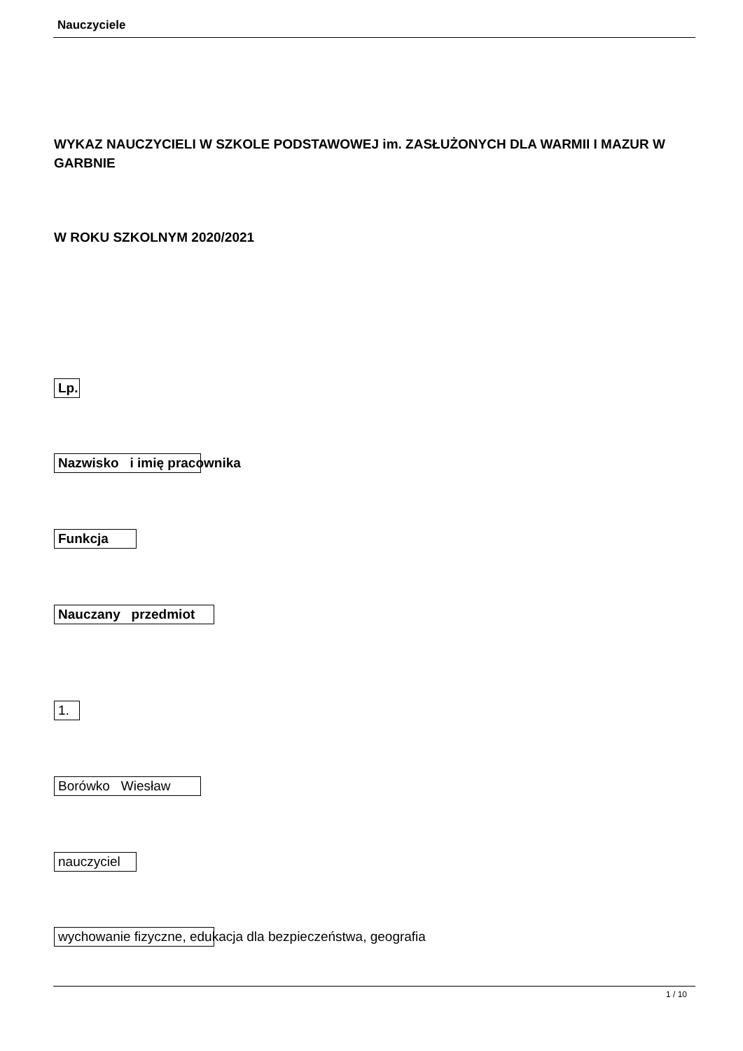Nauczyciele
WYKAZ NAUCZYCIELI W SZKOLE PODSTAWOWEJ im. ZASŁUŻONYCH DLA WARMII I MAZUR W GARBNIE
W ROKU SZKOLNYM 2020/2021
Lp.
Nazwisko i imię pracownika
Funkcja
Nauczany przedmiot
1.
Borówko Wiesław
nauczyciel
wychowanie fizyczne, edukacja dla bezpieczeństwa, geografia
1 / 10